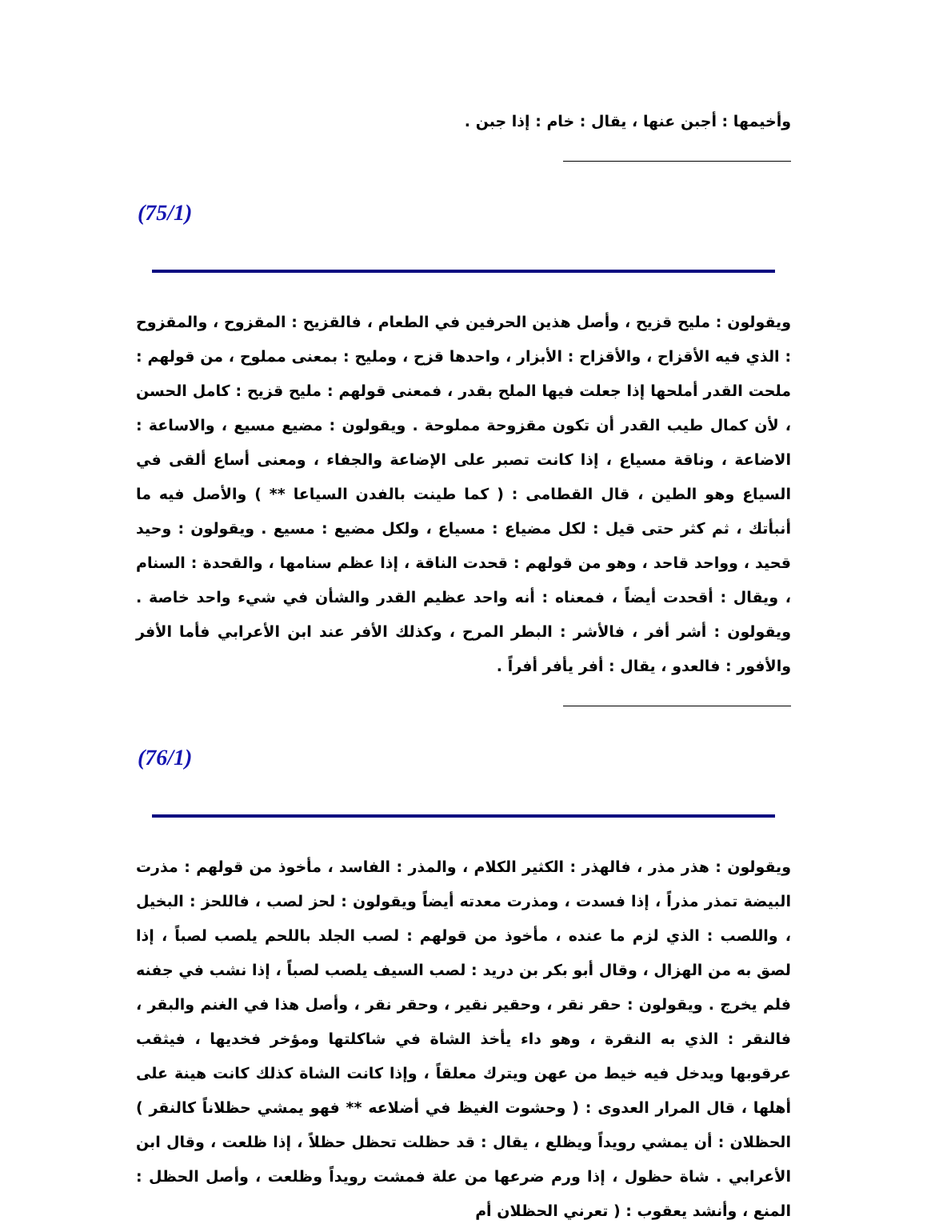وأخيمها : أجبن عنها ، يقال : خام : إذا جبن .
(75/1)
ويقولون : مليح قزيح ، وأصل هذين الحرفين في الطعام ، فالقزيح : المقزوح ، والمقزوح : الذي فيه الأقزاح ، والأقزاح : الأبزار ، واحدها قزح ، ومليح : بمعنى مملوح ، من قولهم : ملحت القدر أملحها إذا جعلت فيها الملح بقدر ، فمعنى قولهم : مليح قزيح : كامل الحسن ، لأن كمال طيب القدر أن تكون مقزوحة مملوحة . ويقولون : مضيع مسيع ، والاساعة : الاضاعة ، وناقة مسياع ، إذا كانت تصبر على الإضاعة والجفاء ، ومعنى أساع ألقى في السياع وهو الطين ، قال القطامى : ( كما طينت بالفدن السياعا ** ) والأصل فيه ما أنبأتك ، ثم كثر حتى قيل : لكل مضياع : مسياع ، ولكل مضيع : مسيع . ويقولون : وحيد قحيد ، وواحد قاحد ، وهو من قولهم : قحدت الناقة ، إذا عظم سنامها ، والقحدة : السنام ، ويقال : أقحدت أيضاً ، فمعناه : أنه واحد عظيم القدر والشأن في شيء واحد خاصة . ويقولون : أشر أفر ، فالأشر : البطر المرح ، وكذلك الأفر عند ابن الأعرابي فأما الأفر والأفور : فالعدو ، يقال : أفر يأفر أفراً .
(76/1)
ويقولون : هذر مذر ، فالهذر : الكثير الكلام ، والمذر : الفاسد ، مأخوذ من قولهم : مذرت البيضة تمذر مذراً ، إذا فسدت ، ومذرت معدته أيضاً ويقولون : لحز لصب ، فاللحز : البخيل ، واللصب : الذي لزم ما عنده ، مأخوذ من قولهم : لصب الجلد باللحم يلصب لصباً ، إذا لصق به من الهزال ، وقال أبو بكر بن دريد : لصب السيف يلصب لصباً ، إذا نشب في جفنه فلم يخرج . ويقولون : حقر نقر ، وحقير نقير ، وحقر نقر ، وأصل هذا في الغنم والبقر ، فالنقر : الذي به النقرة ، وهو داء يأخذ الشاة في شاكلتها ومؤخر فخديها ، فيثقب عرقوبها ويدخل فيه خيط من عهن ويترك معلقاً ، وإذا كانت الشاة كذلك كانت هينة على أهلها ، قال المرار العدوى : ( وحشوت الغيظ في أضلاعه ** فهو يمشي حظلاناً كالنقر ) الحظلان : أن يمشي رويداً ويظلع ، يقال : قد حظلت تحظل حظلاً ، إذا ظلعت ، وقال ابن الأعرابي . شاة حظول ، إذا ورم ضرعها من علة فمشت رويداً وظلعت ، وأصل الحظل : المنع ، وأنشد يعقوب : ( تعرني الحظلان أم